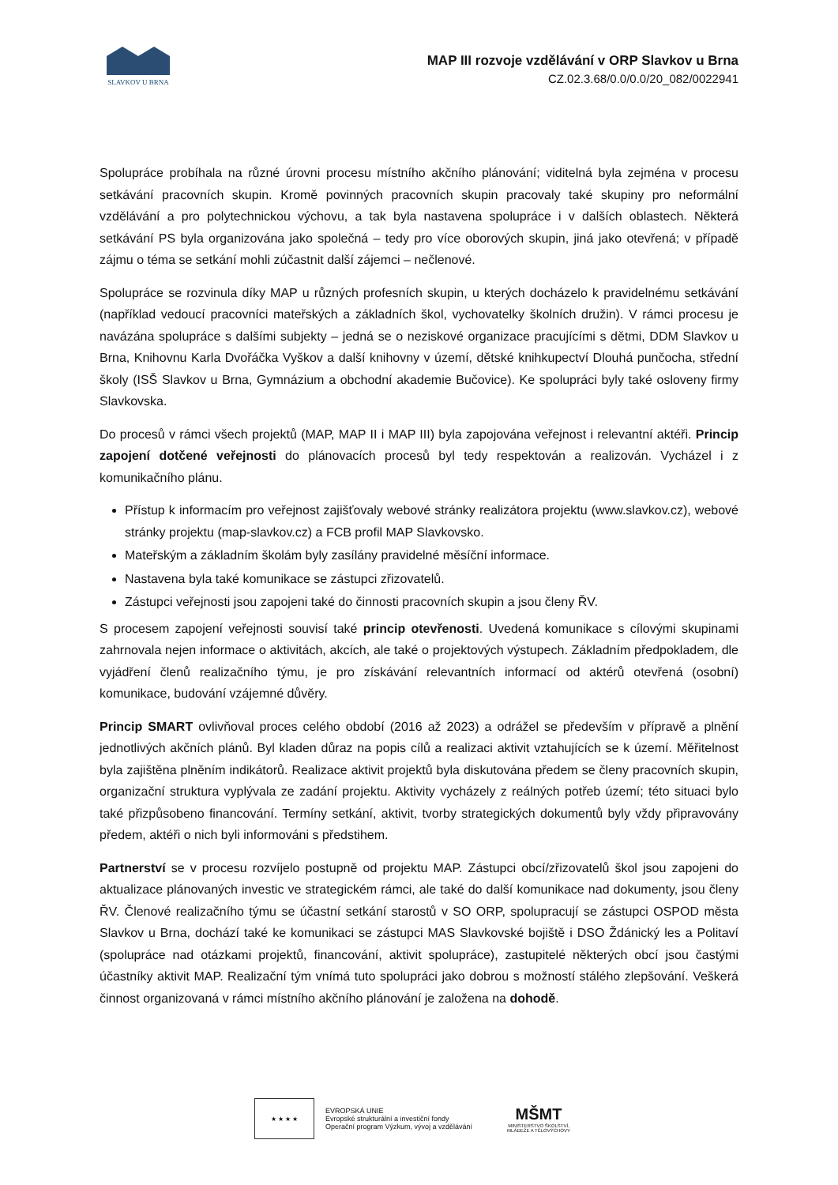SLAVKOV U BRNA
MAP III rozvoje vzdělávání v ORP Slavkov u Brna
CZ.02.3.68/0.0/0.0/20_082/0022941
Spolupráce probíhala na různé úrovni procesu místního akčního plánování; viditelná byla zejména v procesu setkávání pracovních skupin. Kromě povinných pracovních skupin pracovaly také skupiny pro neformální vzdělávání a pro polytechnickou výchovu, a tak byla nastavena spolupráce i v dalších oblastech. Některá setkávání PS byla organizována jako společná – tedy pro více oborových skupin, jiná jako otevřená; v případě zájmu o téma se setkání mohli zúčastnit další zájemci – nečlenové.
Spolupráce se rozvinula díky MAP u různých profesních skupin, u kterých docházelo k pravidelnému setkávání (například vedoucí pracovníci mateřských a základních škol, vychovatelky školních družin). V rámci procesu je navázána spolupráce s dalšími subjekty – jedná se o neziskové organizace pracujícími s dětmi, DDM Slavkov u Brna, Knihovnu Karla Dvořáčka Vyškov a další knihovny v území, dětské knihkupectví Dlouhá punčocha, střední školy (ISŠ Slavkov u Brna, Gymnázium a obchodní akademie Bučovice). Ke spolupráci byly také osloveny firmy Slavkovska.
Do procesů v rámci všech projektů (MAP, MAP II i MAP III) byla zapojována veřejnost i relevantní aktéři. Princip zapojení dotčené veřejnosti do plánovacích procesů byl tedy respektován a realizován. Vycházel i z komunikačního plánu.
Přístup k informacím pro veřejnost zajišťovaly webové stránky realizátora projektu (www.slavkov.cz), webové stránky projektu (map-slavkov.cz) a FCB profil MAP Slavkovsko.
Mateřským a základním školám byly zasílány pravidelné měsíční informace.
Nastavena byla také komunikace se zástupci zřizovatelů.
Zástupci veřejnosti jsou zapojeni také do činnosti pracovních skupin a jsou členy ŘV.
S procesem zapojení veřejnosti souvisí také princip otevřenosti. Uvedená komunikace s cílovými skupinami zahrnovala nejen informace o aktivitách, akcích, ale také o projektových výstupech. Základním předpokladem, dle vyjádření členů realizačního týmu, je pro získávání relevantních informací od aktérů otevřená (osobní) komunikace, budování vzájemné důvěry.
Princip SMART ovlivňoval proces celého období (2016 až 2023) a odrážel se především v přípravě a plnění jednotlivých akčních plánů. Byl kladen důraz na popis cílů a realizaci aktivit vztahujících se k území. Měřitelnost byla zajištěna plněním indikátorů. Realizace aktivit projektů byla diskutována předem se členy pracovních skupin, organizační struktura vyplývala ze zadání projektu. Aktivity vycházely z reálných potřeb území; této situaci bylo také přizpůsobeno financování. Termíny setkání, aktivit, tvorby strategických dokumentů byly vždy připravovány předem, aktéři o nich byli informováni s předstihem.
Partnerství se v procesu rozvíjelo postupně od projektu MAP. Zástupci obcí/zřizovatelů škol jsou zapojeni do aktualizace plánovaných investic ve strategickém rámci, ale také do další komunikace nad dokumenty, jsou členy ŘV. Členové realizačního týmu se účastní setkání starostů v SO ORP, spolupracují se zástupci OSPOD města Slavkov u Brna, dochází také ke komunikaci se zástupci MAS Slavkovské bojiště i DSO Ždánický les a Politaví (spolupráce nad otázkami projektů, financování, aktivit spolupráce), zastupitelé některých obcí jsou častými účastníky aktivit MAP. Realizační tým vnímá tuto spolupráci jako dobrou s možností stálého zlepšování. Veškerá činnost organizovaná v rámci místního akčního plánování je založena na dohodě.
★ ★ ★ ★
EVROPSKÁ UNIE
Evropské strukturální a investiční fondy
Operační program Výzkum, vývoj a vzdělávání
MŠMT
MINISTERSTVO ŠKOLSTVÍ,
MLÁDEŽE A TĚLOVÝCHOVY